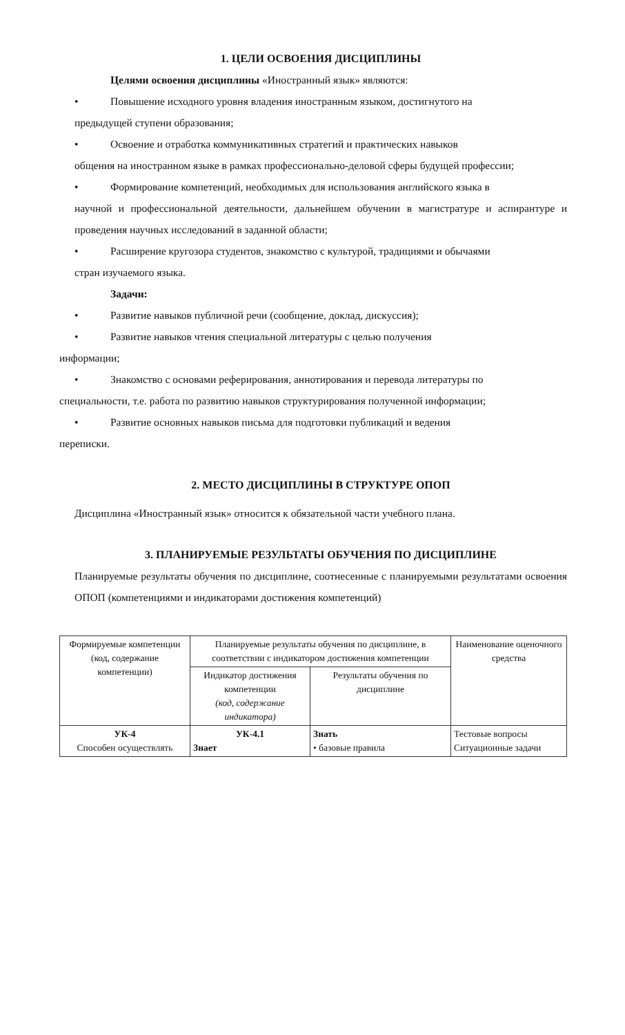1. ЦЕЛИ ОСВОЕНИЯ ДИСЦИПЛИНЫ
Целями освоения дисциплины «Иностранный язык» являются:
• Повышение исходного уровня владения иностранным языком, достигнутого на
предыдущей ступени образования;
• Освоение и отработка коммуникативных стратегий и практических навыков
общения на иностранном языке в рамках профессионально-деловой сферы будущей профессии;
• Формирование компетенций, необходимых для использования английского языка в
научной и профессиональной деятельности, дальнейшем обучении в магистратуре и аспирантуре и проведения научных исследований в заданной области;
• Расширение кругозора студентов, знакомство с культурой, традициями и обычаями
стран изучаемого языка.
Задачи:
• Развитие навыков публичной речи (сообщение, доклад, дискуссия);
• Развитие навыков чтения специальной литературы с целью получения
информации;
• Знакомство с основами реферирования, аннотирования и перевода литературы по
специальности, т.е. работа по развитию навыков структурирования полученной информации;
• Развитие основных навыков письма для подготовки публикаций и ведения
переписки.
2. МЕСТО ДИСЦИПЛИНЫ В СТРУКТУРЕ ОПОП
Дисциплина «Иностранный язык» относится к обязательной части учебного плана.
3. ПЛАНИРУЕМЫЕ РЕЗУЛЬТАТЫ ОБУЧЕНИЯ ПО ДИСЦИПЛИНЕ
Планируемые результаты обучения по дисциплине, соотнесенные с планируемыми результатами освоения ОПОП (компетенциями и индикаторами достижения компетенций)
| Формируемые компетенции (код, содержание компетенции) | Планируемые результаты обучения по дисциплине, в соответствии с индикатором достижения компетенции | | Наименование оценочного средства |
| --- | --- | --- | --- |
| | Индикатор достижения компетенции (код, содержание индикатора) | Результаты обучения по дисциплине | |
| УК-4 Способен осуществлять | УК-4.1 Знает | Знать • базовые правила | Тестовые вопросы Ситуационные задачи |